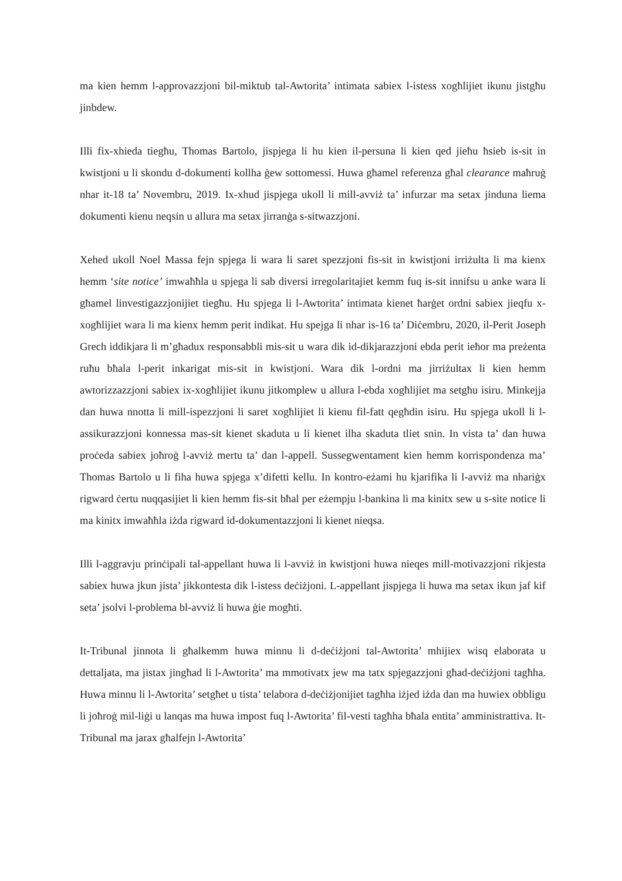ma kien hemm l-approvazzjoni bil-miktub tal-Awtorita’ intimata sabiex l-istess xogħlijiet ikunu jistgħu jinbdew.
Illi fix-xhieda tiegħu, Thomas Bartolo, jispjega li hu kien il-persuna li kien qed jieħu ħsieb is-sit in kwistjoni u li skondu d-dokumenti kollha ġew sottomessi. Huwa għamel referenza għal clearance maħruġ nhar it-18 ta’ Novembru, 2019. Ix-xhud jispjega ukoll li mill-avviż ta’ infurzar ma setax jinduna liema dokumenti kienu neqsin u allura ma setax jirranġa s-sitwazzjoni.
Xehed ukoll Noel Massa fejn spjega li wara li saret spezzjoni fis-sit in kwistjoni irriżulta li ma kienx hemm ‘site notice’ imwaħħla u spjega li sab diversi irregolaritajiet kemm fuq is-sit innifsu u anke wara li għamel linvestigazzjonijiet tiegħu. Hu spjega li l-Awtorita’ intimata kienet ħarġet ordni sabiex jieqfu x-xogħlijiet wara li ma kienx hemm perit indikat. Hu spejga li nhar is-16 ta’ Diċembru, 2020, il-Perit Joseph Grech iddikjara li m’għadux responsabbli mis-sit u wara dik id-dikjarazzjoni ebda perit ieħor ma preżenta ruħu bħala l-perit inkarigat mis-sit in kwistjoni. Wara dik l-ordni ma jirriżultax li kien hemm awtorizzazzjoni sabiex ix-xogħlijiet ikunu jitkomplew u allura l-ebda xogħlijiet ma setgħu isiru. Minkejja dan huwa nnotta li mill-ispezzjoni li saret xogħlijiet li kienu fil-fatt qegħdin isiru. Hu spjega ukoll li l-assikurazzjoni konnessa mas-sit kienet skaduta u li kienet ilha skaduta tliet snin. In vista ta’ dan huwa proċeda sabiex joħroġ l-avviż mertu ta’ dan l-appell. Sussegwentament kien hemm korrispondenza ma’ Thomas Bartolo u li fiha huwa spjega x’difetti kellu. In kontro-eżami hu kjarifika li l-avviż ma nhariġx rigward ċertu nuqqasijiet li kien hemm fis-sit bħal per eżempju l-bankina li ma kinitx sew u s-site notice li ma kinitx imwaħħla iżda rigward id-dokumentazzjoni li kienet nieqsa.
Illi l-aggravju prinċipali tal-appellant huwa li l-avviż in kwistjoni huwa nieqes mill-motivazzjoni rikjesta sabiex huwa jkun jista’ jikkontesta dik l-istess deċiżjoni. L-appellant jispjega li huwa ma setax ikun jaf kif seta’ jsolvi l-problema bl-avviż li huwa ġie mogħti.
It-Tribunal jinnota li għalkemm huwa minnu li d-deċiżjoni tal-Awtorita’ mhijiex wisq elaborata u dettaljata, ma jistax jingħad li l-Awtorita’ ma mmotivatx jew ma tatx spjegazzjoni għad-deċiżjoni tagħha. Huwa minnu li l-Awtorita’ setgħet u tista’ telabora d-deċiżjonijiet tagħha iżjed iżda dan ma huwiex obbligu li joħroġ mil-liġi u lanqas ma huwa impost fuq l-Awtorita’ fil-vesti tagħha bħala entita’ amministrattiva. It-Tribunal ma jarax għalfejn l-Awtorita’